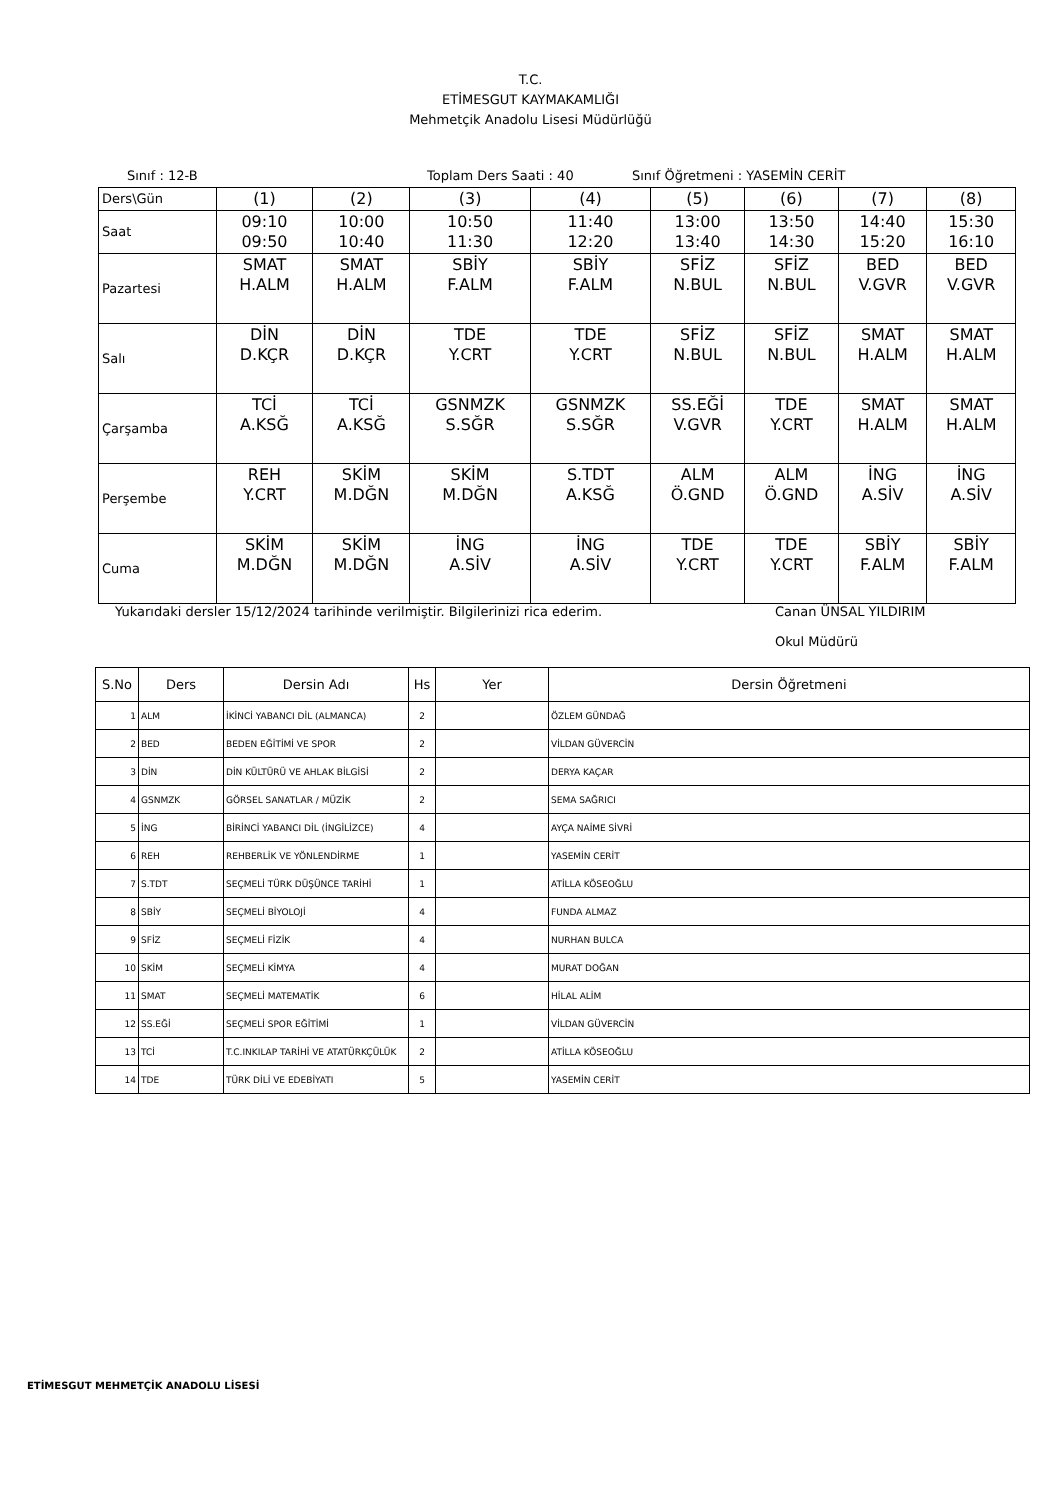T.C.
ETİMESGUT KAYMAKAMLIĞI
Mehmetçik Anadolu Lisesi Müdürlüğü
Sınıf : 12-B Toplam Ders Saati : 40 Sınıf Öğretmeni : YASEMİN CERİT
| Ders\Gün | (1) | (2) | (3) | (4) | (5) | (6) | (7) | (8) |
| Saat | 09:10 09:50 | 10:00 10:40 | 10:50 11:30 | 11:40 12:20 | 13:00 13:40 | 13:50 14:30 | 14:40 15:20 | 15:30 16:10 |
| Pazartesi | SMAT H.ALM | SMAT H.ALM | SBİY F.ALM | SBİY F.ALM | SFİZ N.BUL | SFİZ N.BUL | BED V.GVR | BED V.GVR |
| Salı | DİN D.KÇR | DİN D.KÇR | TDE Y.CRT | TDE Y.CRT | SFİZ N.BUL | SFİZ N.BUL | SMAT H.ALM | SMAT H.ALM |
| Çarşamba | TCİ A.KSĞ | TCİ A.KSĞ | GSNMZK S.SĞR | GSNMZK S.SĞR | SS.EĞİ V.GVR | TDE Y.CRT | SMAT H.ALM | SMAT H.ALM |
| Perşembe | REH Y.CRT | SKİM M.DĞN | SKİM M.DĞN | S.TDT A.KSĞ | ALM Ö.GND | ALM Ö.GND | İNG A.SİV | İNG A.SİV |
| Cuma | SKİM M.DĞN | SKİM M.DĞN | İNG A.SİV | İNG A.SİV | TDE Y.CRT | TDE Y.CRT | SBİY F.ALM | SBİY F.ALM |
Yukarıdaki dersler 15/12/2024 tarihinde verilmiştir. Bilgilerinizi rica ederim. Canan ÜNSAL YILDIRIM
Okul Müdürü
| S.No | Ders | Dersin Adı | Hs | Yer | Dersin Öğretmeni |
| --- | --- | --- | --- | --- | --- |
| 1 | ALM | İKİNCİ YABANCI DİL (ALMANCA) | 2 | | ÖZLEM GÜNDAĞ |
| 2 | BED | BEDEN EĞİTİMİ VE SPOR | 2 | | VİLDAN GÜVERCİN |
| 3 | DİN | DİN KÜLTÜRÜ VE AHLAK BİLGİSİ | 2 | | DERYA KAÇAR |
| 4 | GSNMZK | GÖRSEL SANATLAR / MÜZİK | 2 | | SEMA SAĞRICI |
| 5 | İNG | BİRİNCİ YABANCI DİL (İNGİLİZCE) | 4 | | AYÇA NAİME SİVRİ |
| 6 | REH | REHBERLİK VE YÖNLENDİRME | 1 | | YASEMİN CERİT |
| 7 | S.TDT | SEÇMELİ TÜRK DÜŞÜNCE TARİHİ | 1 | | ATİLLA KÖSEOĞLU |
| 8 | SBİY | SEÇMELİ BİYOLOJİ | 4 | | FUNDA ALMAZ |
| 9 | SFİZ | SEÇMELİ FİZİK | 4 | | NURHAN BULCA |
| 10 | SKİM | SEÇMELİ KİMYA | 4 | | MURAT DOĞAN |
| 11 | SMAT | SEÇMELİ MATEMATİK | 6 | | HİLAL ALİM |
| 12 | SS.EĞİ | SEÇMELİ SPOR EĞİTİMİ | 1 | | VİLDAN GÜVERCİN |
| 13 | TCİ | T.C.INKILAP TARİHİ VE ATATÜRKÇÜLÜK | 2 | | ATİLLA KÖSEOĞLU |
| 14 | TDE | TÜRK DİLİ VE EDEBİYATI | 5 | | YASEMİN CERİT |
ETİMESGUT MEHMETÇİK ANADOLU LİSESİ